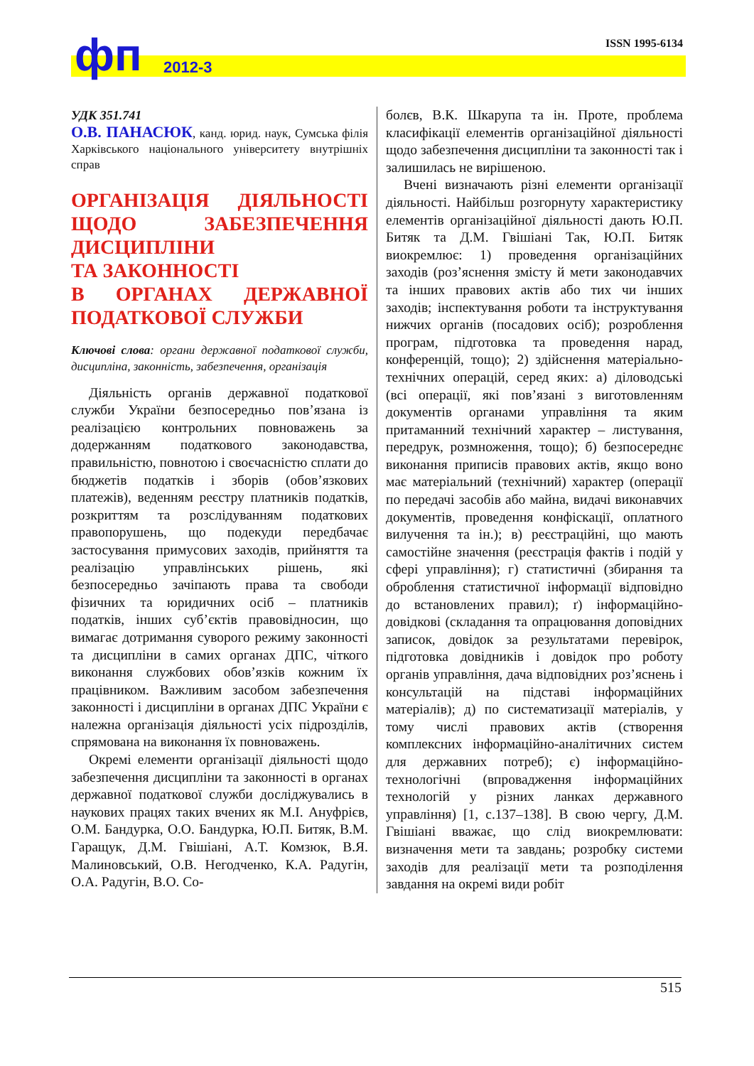фп 2012-3
ISSN 1995-6134
УДК 351.741
О.В. ПАНАСЮК, канд. юрид. наук, Сумська філія Харківського національного університету внутрішніх справ
ОРГАНІЗАЦІЯ ДІЯЛЬНОСТІ ЩОДО ЗАБЕЗПЕЧЕННЯ ДИСЦИПЛІНИ
ТА ЗАКОННОСТІ
В ОРГАНАХ ДЕРЖАВНОЇ ПОДАТКОВОЇ СЛУЖБИ
Ключові слова: органи державної податкової служби, дисципліна, законність, забезпечення, організація
Діяльність органів державної податкової служби України безпосередньо пов’язана із реалізацією контрольних повноважень за додержанням податкового законодавства, правильністю, повнотою і своєчасністю сплати до бюджетів податків і зборів (обов’язкових платежів), веденням реєстру платників податків, розкриттям та розслідуванням податкових правопорушень, що подекуди передбачає застосування примусових заходів, прийняття та реалізацію управлінських рішень, які безпосередньо зачіпають права та свободи фізичних та юридичних осіб – платників податків, інших суб’єктів правовідносин, що вимагає дотримання суворого режиму законності та дисципліни в самих органах ДПС, чіткого виконання службових обов’язків кожним їх працівником. Важливим засобом забезпечення законності і дисципліни в органах ДПС України є належна організація діяльності усіх підрозділів, спрямована на виконання їх повноважень.
Окремі елементи організації діяльності щодо забезпечення дисципліни та законності в органах державної податкової служби досліджувались в наукових працях таких вчених як М.І. Ануфрієв, О.М. Бандурка, О.О. Бандурка, Ю.П. Битяк, В.М. Гаращук, Д.М. Гвішіані, А.Т. Комзюк, В.Я. Малиновський, О.В. Негодченко, К.А. Радугін, О.А. Радугін, В.О. Со-
болєв, В.К. Шкарупа та ін. Проте, проблема класифікації елементів організаційної діяльності щодо забезпечення дисципліни та законності так і залишилась не вирішеною.
Вчені визначають різні елементи організації діяльності. Найбільш розгорнуту характеристику елементів організаційної діяльності дають Ю.П. Битяк та Д.М. Гвішіані Так, Ю.П. Битяк виокремлює: 1) проведення організаційних заходів (роз’яснення змісту й мети законодавчих та інших правових актів або тих чи інших заходів; інспектування роботи та інструктування нижчих органів (посадових осіб); розроблення програм, підготовка та проведення нарад, конференцій, тощо); 2) здійснення матеріально-технічних операцій, серед яких: а) діловодські (всі операції, які пов’язані з виготовленням документів органами управління та яким притаманний технічний характер – листування, передрук, розмноження, тощо); б) безпосереднє виконання приписів правових актів, якщо воно має матеріальний (технічний) характер (операції по передачі засобів або майна, видачі виконавчих документів, проведення конфіскації, оплатного вилучення та ін.); в) реєстраційні, що мають самостійне значення (реєстрація фактів і подій у сфері управління); г) статистичні (збирання та оброблення статистичної інформації відповідно до встановлених правил); ґ) інформаційно-довідкові (складання та опрацювання доповідних записок, довідок за результатами перевірок, підготовка довідників і довідок про роботу органів управління, дача відповідних роз’яснень і консультацій на підставі інформаційних матеріалів); д) по систематизації матеріалів, у тому числі правових актів (створення комплексних інформаційно-аналітичних систем для державних потреб); є) інформаційно-технологічні (впровадження інформаційних технологій у різних ланках державного управління) [1, с.137–138]. В свою чергу, Д.М. Гвішіані вважає, що слід виокремлювати: визначення мети та завдань; розробку системи заходів для реалізації мети та розподілення завдання на окремі види робіт
515